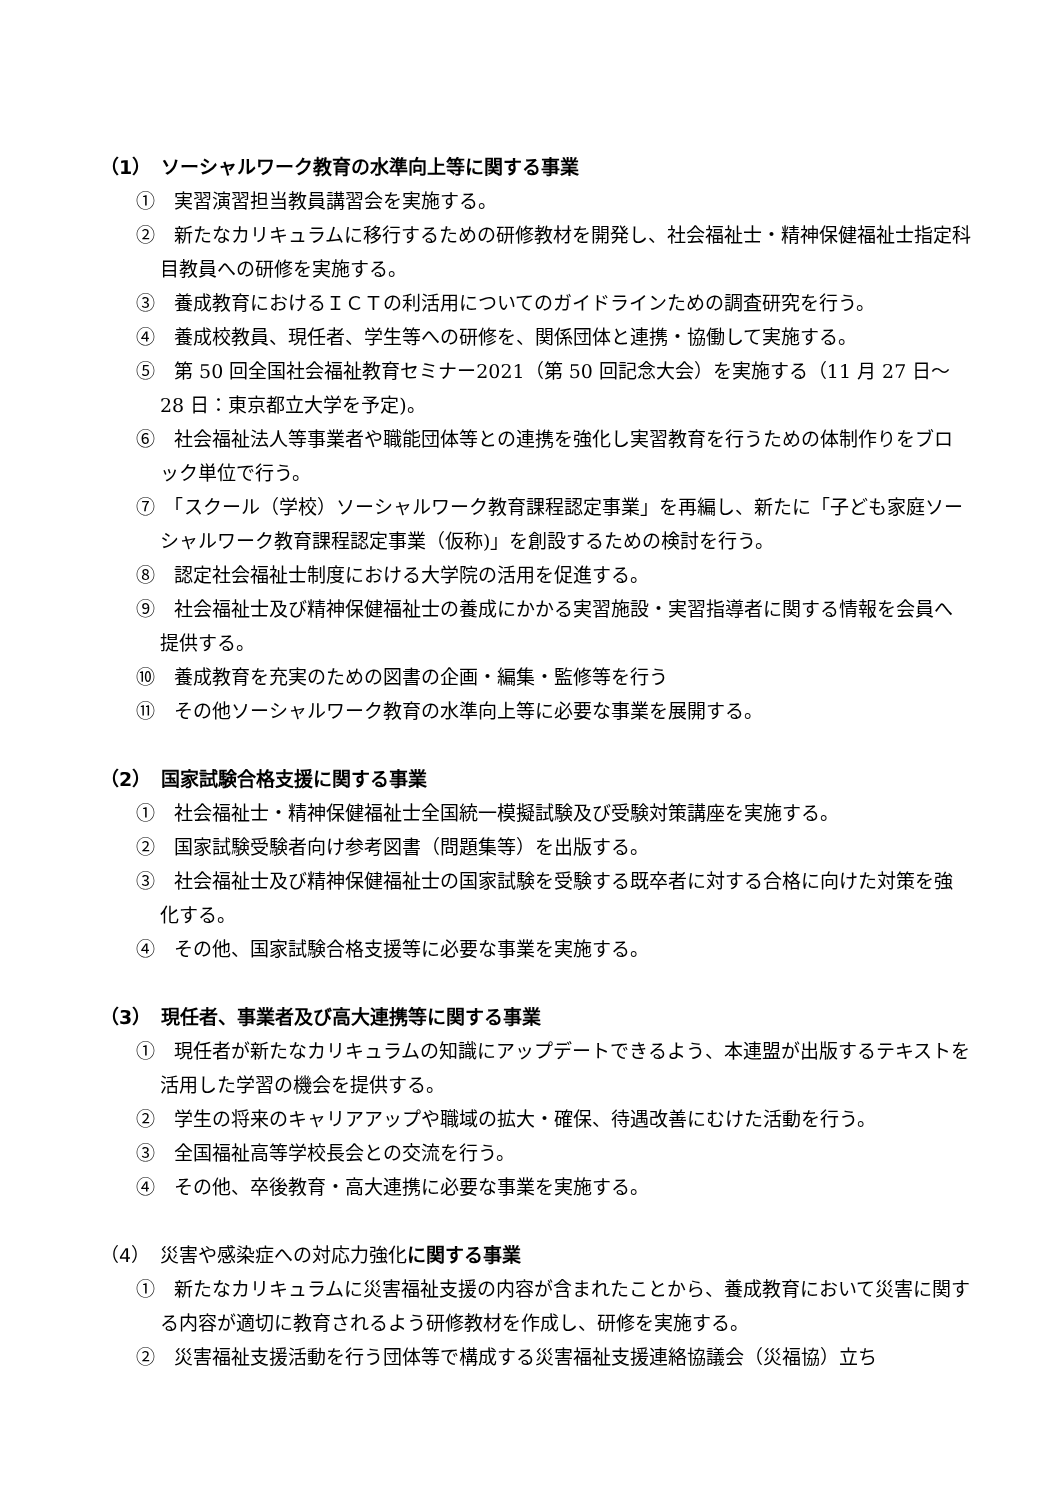（1）　ソーシャルワーク教育の水準向上等に関する事業
①　実習演習担当教員講習会を実施する。
②　新たなカリキュラムに移行するための研修教材を開発し、社会福祉士・精神保健福祉士指定科目教員への研修を実施する。
③　養成教育におけるＩＣＴの利活用についてのガイドラインための調査研究を行う。
④　養成校教員、現任者、学生等への研修を、関係団体と連携・協働して実施する。
⑤　第 50 回全国社会福祉教育セミナー2021（第 50 回記念大会）を実施する（11 月 27 日～28 日：東京都立大学を予定)。
⑥　社会福祉法人等事業者や職能団体等との連携を強化し実習教育を行うための体制作りをブロック単位で行う。
⑦　「スクール（学校）ソーシャルワーク教育課程認定事業」を再編し、新たに「子ども家庭ソーシャルワーク教育課程認定事業（仮称)」を創設するための検討を行う。
⑧　認定社会福祉士制度における大学院の活用を促進する。
⑨　社会福祉士及び精神保健福祉士の養成にかかる実習施設・実習指導者に関する情報を会員へ提供する。
⑩　養成教育を充実のための図書の企画・編集・監修等を行う
⑪　その他ソーシャルワーク教育の水準向上等に必要な事業を展開する。
（2）　国家試験合格支援に関する事業
①　社会福祉士・精神保健福祉士全国統一模擬試験及び受験対策講座を実施する。
②　国家試験受験者向け参考図書（問題集等）を出版する。
③　社会福祉士及び精神保健福祉士の国家試験を受験する既卒者に対する合格に向けた対策を強化する。
④　その他、国家試験合格支援等に必要な事業を実施する。
（3）　現任者、事業者及び高大連携等に関する事業
①　現任者が新たなカリキュラムの知識にアップデートできるよう、本連盟が出版するテキストを活用した学習の機会を提供する。
②　学生の将来のキャリアアップや職域の拡大・確保、待遇改善にむけた活動を行う。
③　全国福祉高等学校長会との交流を行う。
④　その他、卒後教育・高大連携に必要な事業を実施する。
（4）　災害や感染症への対応力強化に関する事業
①　新たなカリキュラムに災害福祉支援の内容が含まれたことから、養成教育において災害に関する内容が適切に教育されるよう研修教材を作成し、研修を実施する。
②　災害福祉支援活動を行う団体等で構成する災害福祉支援連絡協議会（災福協）立ち